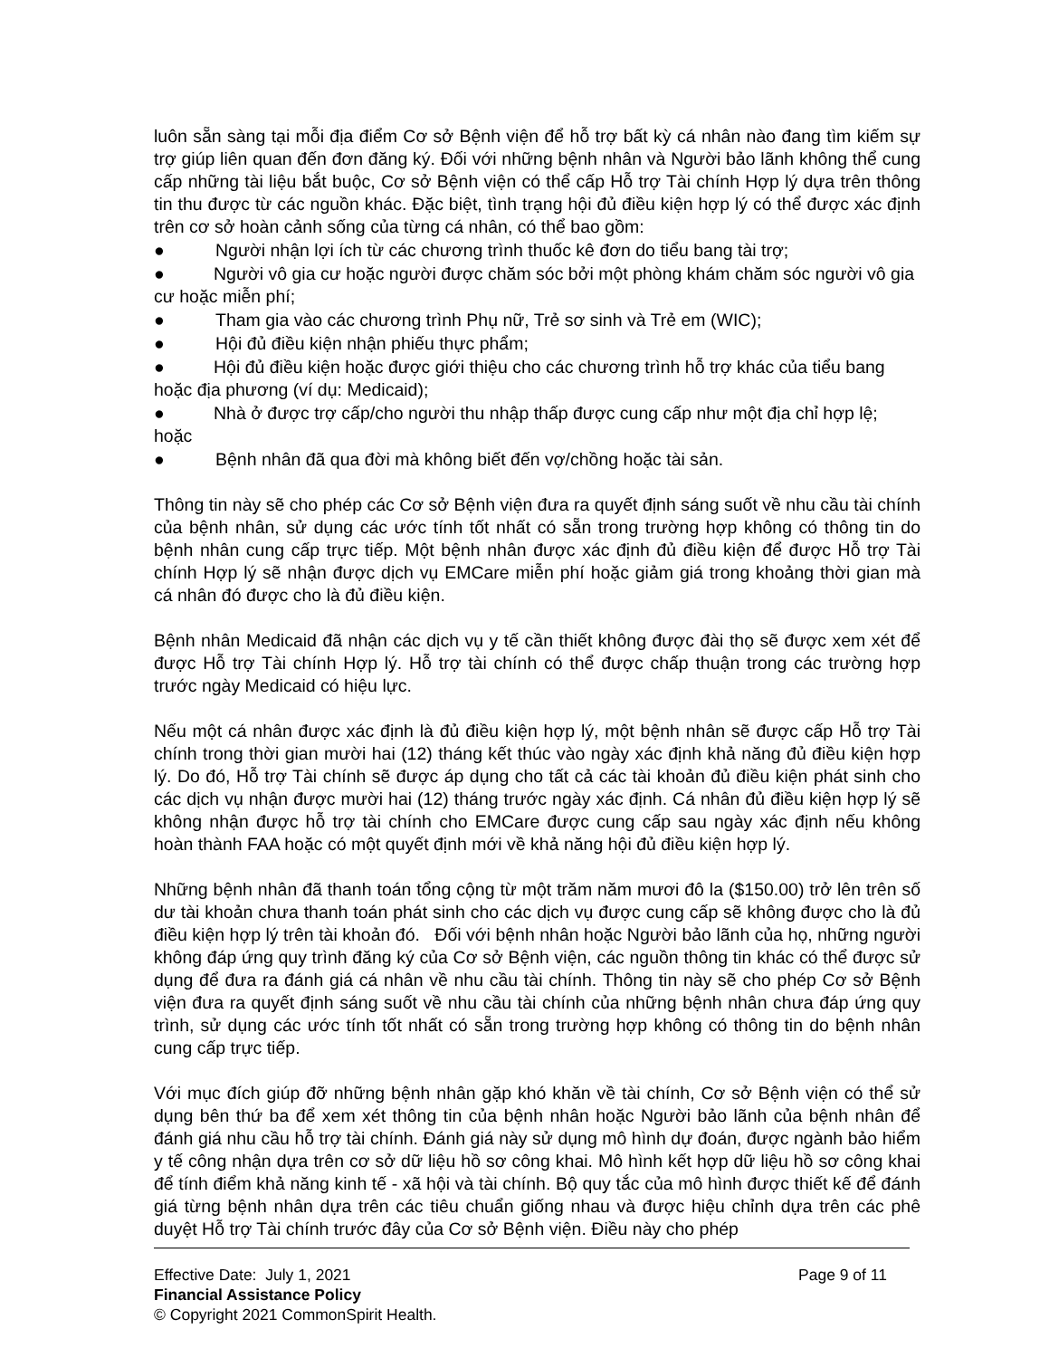luôn sẵn sàng tại mỗi địa điểm Cơ sở Bệnh viện để hỗ trợ bất kỳ cá nhân nào đang tìm kiếm sự trợ giúp liên quan đến đơn đăng ký. Đối với những bệnh nhân và Người bảo lãnh không thể cung cấp những tài liệu bắt buộc, Cơ sở Bệnh viện có thể cấp Hỗ trợ Tài chính Hợp lý dựa trên thông tin thu được từ các nguồn khác. Đặc biệt, tình trạng hội đủ điều kiện hợp lý có thể được xác định trên cơ sở hoàn cảnh sống của từng cá nhân, có thể bao gồm:
● Người nhận lợi ích từ các chương trình thuốc kê đơn do tiểu bang tài trợ;
● Người vô gia cư hoặc người được chăm sóc bởi một phòng khám chăm sóc người vô gia cư hoặc miễn phí;
● Tham gia vào các chương trình Phụ nữ, Trẻ sơ sinh và Trẻ em (WIC);
● Hội đủ điều kiện nhận phiếu thực phẩm;
● Hội đủ điều kiện hoặc được giới thiệu cho các chương trình hỗ trợ khác của tiểu bang hoặc địa phương (ví dụ: Medicaid);
● Nhà ở được trợ cấp/cho người thu nhập thấp được cung cấp như một địa chỉ hợp lệ; hoặc
● Bệnh nhân đã qua đời mà không biết đến vợ/chồng hoặc tài sản.
Thông tin này sẽ cho phép các Cơ sở Bệnh viện đưa ra quyết định sáng suốt về nhu cầu tài chính của bệnh nhân, sử dụng các ước tính tốt nhất có sẵn trong trường hợp không có thông tin do bệnh nhân cung cấp trực tiếp. Một bệnh nhân được xác định đủ điều kiện để được Hỗ trợ Tài chính Hợp lý sẽ nhận được dịch vụ EMCare miễn phí hoặc giảm giá trong khoảng thời gian mà cá nhân đó được cho là đủ điều kiện.
Bệnh nhân Medicaid đã nhận các dịch vụ y tế cần thiết không được đài thọ sẽ được xem xét để được Hỗ trợ Tài chính Hợp lý. Hỗ trợ tài chính có thể được chấp thuận trong các trường hợp trước ngày Medicaid có hiệu lực.
Nếu một cá nhân được xác định là đủ điều kiện hợp lý, một bệnh nhân sẽ được cấp Hỗ trợ Tài chính trong thời gian mười hai (12) tháng kết thúc vào ngày xác định khả năng đủ điều kiện hợp lý. Do đó, Hỗ trợ Tài chính sẽ được áp dụng cho tất cả các tài khoản đủ điều kiện phát sinh cho các dịch vụ nhận được mười hai (12) tháng trước ngày xác định. Cá nhân đủ điều kiện hợp lý sẽ không nhận được hỗ trợ tài chính cho EMCare được cung cấp sau ngày xác định nếu không hoàn thành FAA hoặc có một quyết định mới về khả năng hội đủ điều kiện hợp lý.
Những bệnh nhân đã thanh toán tổng cộng từ một trăm năm mươi đô la ($150.00) trở lên trên số dư tài khoản chưa thanh toán phát sinh cho các dịch vụ được cung cấp sẽ không được cho là đủ điều kiện hợp lý trên tài khoản đó. Đối với bệnh nhân hoặc Người bảo lãnh của họ, những người không đáp ứng quy trình đăng ký của Cơ sở Bệnh viện, các nguồn thông tin khác có thể được sử dụng để đưa ra đánh giá cá nhân về nhu cầu tài chính. Thông tin này sẽ cho phép Cơ sở Bệnh viện đưa ra quyết định sáng suốt về nhu cầu tài chính của những bệnh nhân chưa đáp ứng quy trình, sử dụng các ước tính tốt nhất có sẵn trong trường hợp không có thông tin do bệnh nhân cung cấp trực tiếp.
Với mục đích giúp đỡ những bệnh nhân gặp khó khăn về tài chính, Cơ sở Bệnh viện có thể sử dụng bên thứ ba để xem xét thông tin của bệnh nhân hoặc Người bảo lãnh của bệnh nhân để đánh giá nhu cầu hỗ trợ tài chính. Đánh giá này sử dụng mô hình dự đoán, được ngành bảo hiểm y tế công nhận dựa trên cơ sở dữ liệu hồ sơ công khai. Mô hình kết hợp dữ liệu hồ sơ công khai để tính điểm khả năng kinh tế - xã hội và tài chính. Bộ quy tắc của mô hình được thiết kế để đánh giá từng bệnh nhân dựa trên các tiêu chuẩn giống nhau và được hiệu chỉnh dựa trên các phê duyệt Hỗ trợ Tài chính trước đây của Cơ sở Bệnh viện. Điều này cho phép
Effective Date: July 1, 2021 Page 9 of 11
Financial Assistance Policy
© Copyright 2021 CommonSpirit Health.